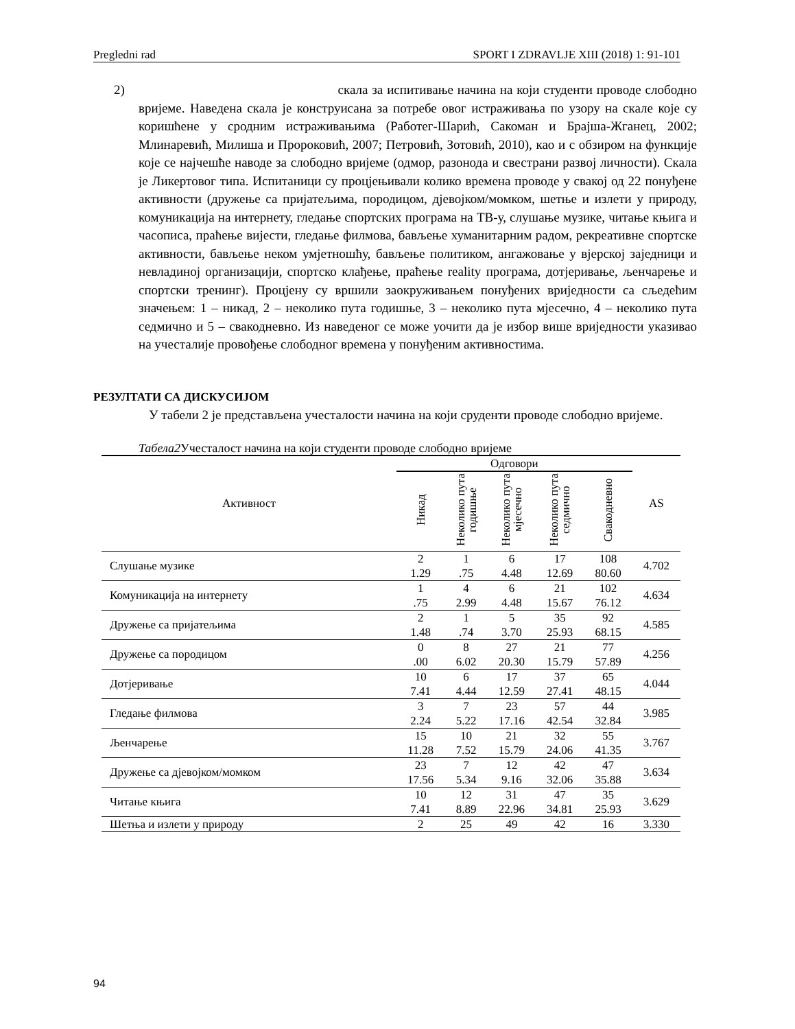Pregledni rad SPORT I ZDRAVLJE XIII (2018) 1: 91-101
2) скала за испитивање начина на који студенти проводе слободно вријеме. Наведена скала је конструисана за потребе овог истраживања по узору на скале које су коришћене у сродним истраживањима (Работег-Шарић, Сакоман и Брајша-Жганец, 2002; Млинаревић, Милиша и Пророковић, 2007; Петровић, Зотовић, 2010), као и с обзиром на функције које се најчешће наводе за слободно вријеме (одмор, разонода и свестрани развој личности). Скала је Ликертовог типа. Испитаници су процјењивали колико времена проводе у свакој од 22 понуђене активности (дружење са пријатељима, породицом, дјевојком/момком, шетње и излети у природу, комуникација на интернету, гледање спортских програма на ТВ-у, слушање музике, читање књига и часописа, праћење вијести, гледање филмова, бављење хуманитарним радом, рекреативне спортске активности, бављење неком умјетношћу, бављење политиком, ангажовање у вјерској заједници и невладиној организацији, спортско клађење, праћење reality програма, дотјеривање, љенчарење и спортски тренинг). Процјену су вршили заокруживањем понуђених вриједности са сљедећим значењем: 1 – никад, 2 – неколико пута годишње, 3 – неколико пута мјесечно, 4 – неколико пута седмично и 5 – свакодневно. Из наведеног се може уочити да је избор више вриједности указивао на учесталије провођење слободног времена у понуђеним активностима.
РЕЗУЛТАТИ СА ДИСКУСИЈОМ
У табели 2 је представљена учесталости начина на који сруденти проводе слободно вријеме.
Табела2 Учесталост начина на који студенти проводе слободно вријеме
| Активност | Одговори | | | | | AS |
| --- | --- | --- | --- | --- | --- | --- |
| | Никад | Неколико пута годишње | Неколико пута мјесечно | Неколико пута седмично | Свакодневно | |
| Слушање музике | 2 1.29 | 1 .75 | 6 4.48 | 17 12.69 | 108 80.60 | 4.702 |
| Комуникација на интернету | 1 .75 | 4 2.99 | 6 4.48 | 21 15.67 | 102 76.12 | 4.634 |
| Дружење са пријатељима | 2 1.48 | 1 .74 | 5 3.70 | 35 25.93 | 92 68.15 | 4.585 |
| Дружење са породицом | 0 .00 | 8 6.02 | 27 20.30 | 21 15.79 | 77 57.89 | 4.256 |
| Дотјеривање | 10 7.41 | 6 4.44 | 17 12.59 | 37 27.41 | 65 48.15 | 4.044 |
| Гледање филмова | 3 2.24 | 7 5.22 | 23 17.16 | 57 42.54 | 44 32.84 | 3.985 |
| Љенчарење | 15 11.28 | 10 7.52 | 21 15.79 | 32 24.06 | 55 41.35 | 3.767 |
| Дружење са дјевојком/момком | 23 17.56 | 7 5.34 | 12 9.16 | 42 32.06 | 47 35.88 | 3.634 |
| Читање књига | 10 7.41 | 12 8.89 | 31 22.96 | 47 34.81 | 35 25.93 | 3.629 |
| Шетња и излети у природу | 2 | 25 | 49 | 42 | 16 | 3.330 |
94